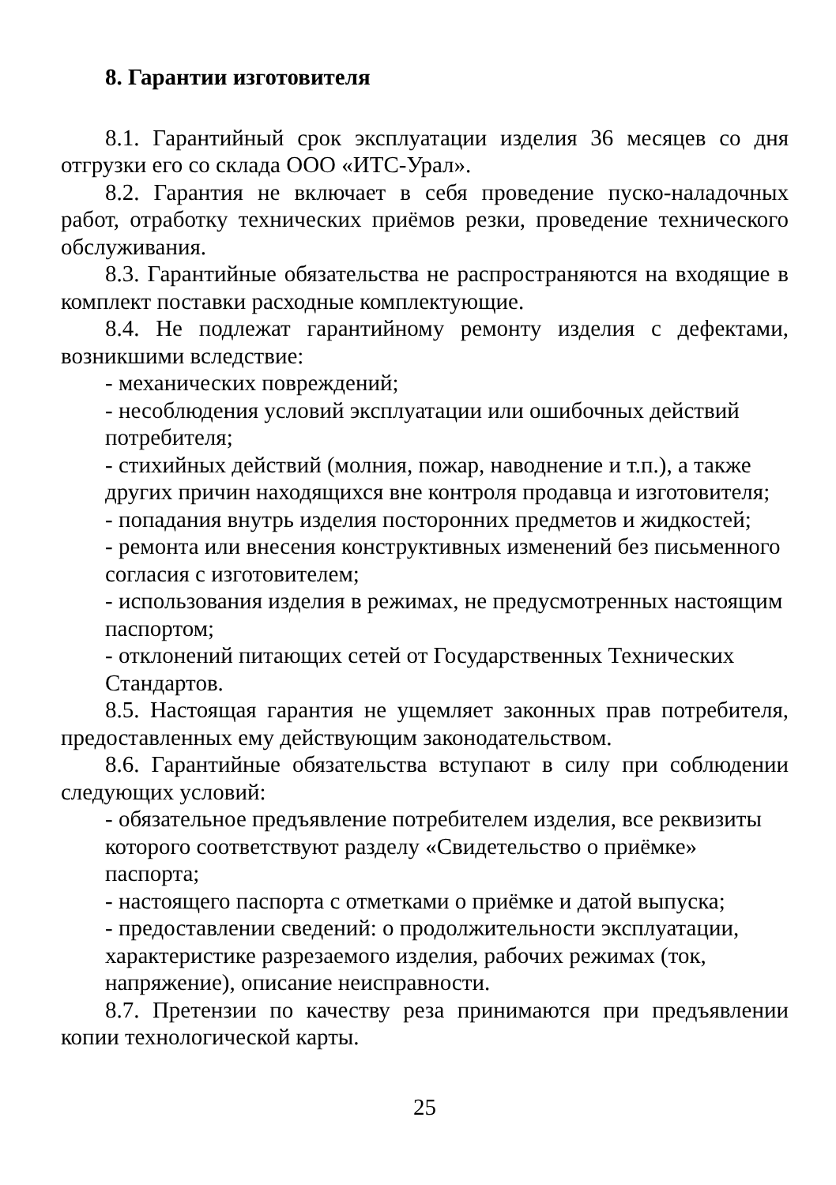8. Гарантии изготовителя
8.1. Гарантийный срок эксплуатации изделия 36 месяцев со дня отгрузки его со склада ООО «ИТС-Урал».
8.2. Гарантия не включает в себя проведение пуско-наладочных работ, отработку технических приёмов резки, проведение технического обслуживания.
8.3. Гарантийные обязательства не распространяются на входящие в комплект поставки расходные комплектующие.
8.4. Не подлежат гарантийному ремонту изделия с дефектами, возникшими вследствие:
- механических повреждений;
- несоблюдения условий эксплуатации или ошибочных действий потребителя;
- стихийных действий (молния, пожар, наводнение и т.п.), а также других причин находящихся вне контроля продавца и изготовителя;
- попадания внутрь изделия посторонних предметов и жидкостей;
- ремонта или внесения конструктивных изменений без письменного согласия с изготовителем;
- использования изделия в режимах, не предусмотренных настоящим паспортом;
- отклонений питающих сетей от Государственных Технических Стандартов.
8.5. Настоящая гарантия не ущемляет законных прав потребителя, предоставленных ему действующим законодательством.
8.6. Гарантийные обязательства вступают в силу при соблюдении следующих условий:
- обязательное предъявление потребителем изделия, все реквизиты которого соответствуют разделу «Свидетельство о приёмке» паспорта;
- настоящего паспорта с отметками о приёмке и датой выпуска;
- предоставлении сведений: о продолжительности эксплуатации, характеристике разрезаемого изделия, рабочих режимах (ток, напряжение), описание неисправности.
8.7. Претензии по качеству реза принимаются при предъявлении копии технологической карты.
25